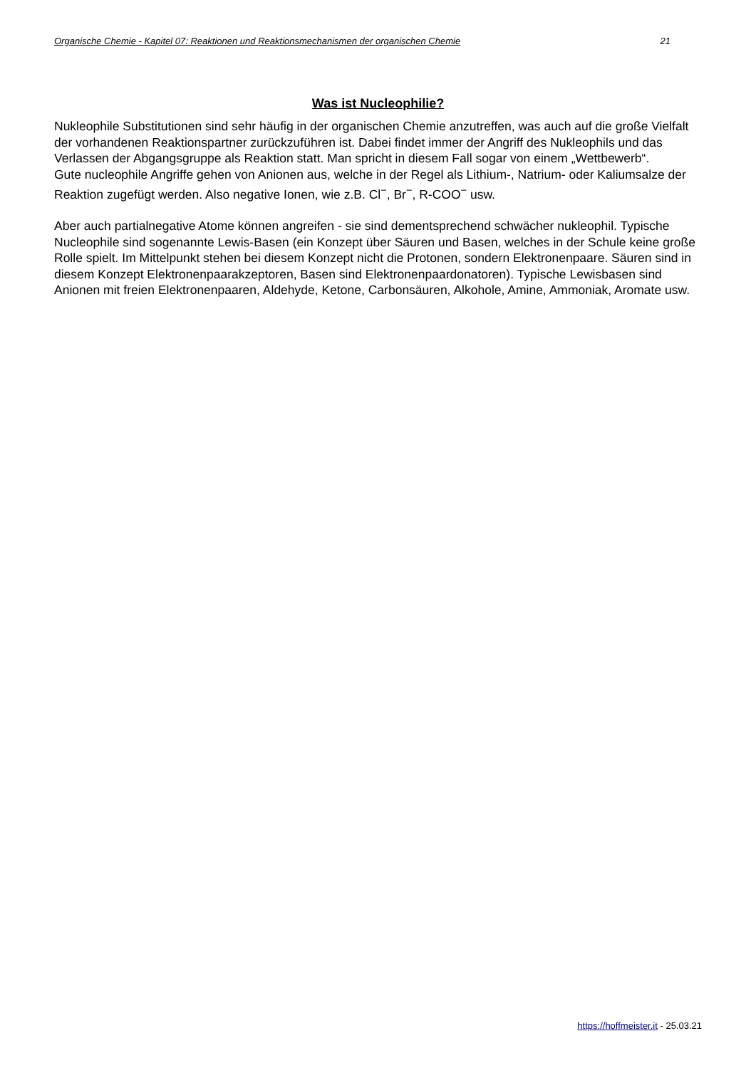Organische Chemie - Kapitel 07: Reaktionen und Reaktionsmechanismen der organischen Chemie 21
Was ist Nucleophilie?
Nukleophile Substitutionen sind sehr häufig in der organischen Chemie anzutreffen, was auch auf die große Vielfalt der vorhandenen Reaktionspartner zurückzuführen ist. Dabei findet immer der Angriff des Nukleophils und das Verlassen der Abgangsgruppe als Reaktion statt. Man spricht in diesem Fall sogar von einem „Wettbewerb“.
Gute nucleophile Angriffe gehen von Anionen aus, welche in der Regel als Lithium-, Natrium- oder Kaliumsalze der Reaktion zugefügt werden. Also negative Ionen, wie z.B. Cl<sup>−</sup>, Br<sup>−</sup>, R-COO<sup>−</sup> usw.
Aber auch partialnegative Atome können angreifen - sie sind dementsprechend schwächer nukleophil. Typische Nucleophile sind sogenannte Lewis-Basen (ein Konzept über Säuren und Basen, welches in der Schule keine große Rolle spielt. Im Mittelpunkt stehen bei diesem Konzept nicht die Protonen, sondern Elektronenpaare. Säuren sind in diesem Konzept Elektronenpaarakzeptoren, Basen sind Elektronenpaardonatoren). Typische Lewisbasen sind Anionen mit freien Elektronenpaaren, Aldehyde, Ketone, Carbonsäuren, Alkohole, Amine, Ammoniak, Aromate usw.
https://hoffmeister.it - 25.03.21